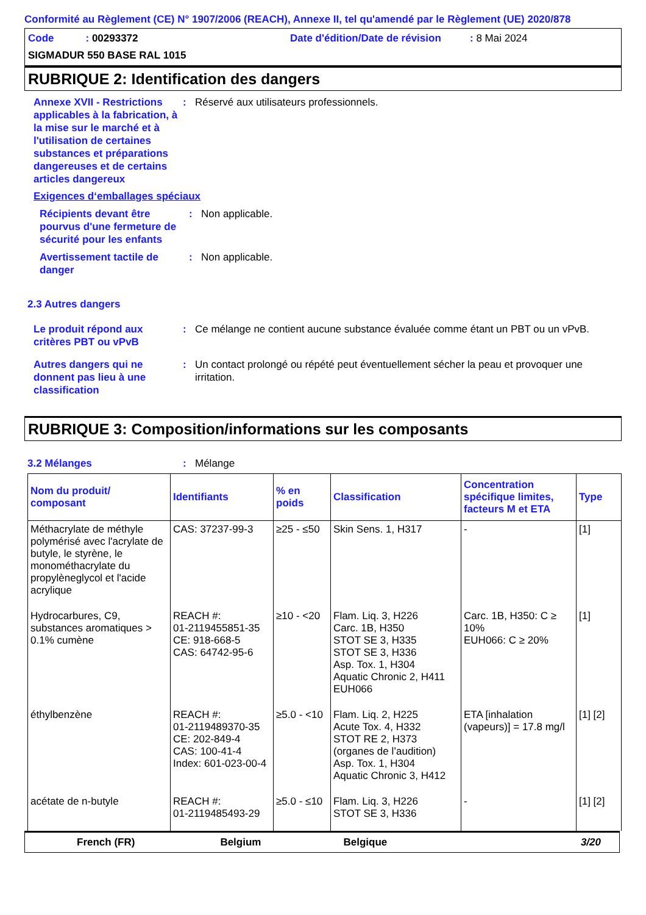Conformité au Règlement (CE) N° 1907/2006 (REACH), Annexe II, tel qu'amendé par le Règlement (UE) 2020/878
Code : 00293372
Date d'édition/Date de révision : 8 Mai 2024
SIGMADUR 550 BASE RAL 1015
RUBRIQUE 2: Identification des dangers
Annexe XVII - Restrictions applicables à la fabrication, à la mise sur le marché et à l'utilisation de certaines substances et préparations dangereuses et de certains articles dangereux
:
Réservé aux utilisateurs professionnels.
Exigences d‘emballages spéciaux
Récipients devant être pourvus d'une fermeture de sécurité pour les enfants
:
Non applicable.
Avertissement tactile de danger
:
Non applicable.
2.3 Autres dangers
Le produit répond aux critères PBT ou vPvB
:
Ce mélange ne contient aucune substance évaluée comme étant un PBT ou un vPvB.
Autres dangers qui ne donnent pas lieu à une classification
:
Un contact prolongé ou répété peut éventuellement sécher la peau et provoquer une irritation.
RUBRIQUE 3: Composition/informations sur les composants
3.2 Mélanges
:
Mélange
| Nom du produit/ composant | Identifiants | % en poids | Classification | Concentration spécifique limites, facteurs M et ETA | Type |
| --- | --- | --- | --- | --- | --- |
| Méthacrylate de méthyle polymérisé avec l'acrylate de butyle, le styrène, le monométhacrylate du propylèneglycol et l'acide acrylique | CAS: 37237-99-3 | ≥25 - ≤50 | Skin Sens. 1, H317 | - | [1] |
| Hydrocarbures, C9, substances aromatiques > 0.1% cumène | REACH #: 01-2119455851-35 CE: 918-668-5 CAS: 64742-95-6 | ≥10 - <20 | Flam. Liq. 3, H226 Carc. 1B, H350 STOT SE 3, H335 STOT SE 3, H336 Asp. Tox. 1, H304 Aquatic Chronic 2, H411 EUH066 | Carc. 1B, H350: C ≥ 10% EUH066: C ≥ 20% | [1] |
| éthylbenzène | REACH #: 01-2119489370-35 CE: 202-849-4 CAS: 100-41-4 Index: 601-023-00-4 | ≥5.0 - <10 | Flam. Liq. 2, H225 Acute Tox. 4, H332 STOT RE 2, H373 (organes de l’audition) Asp. Tox. 1, H304 Aquatic Chronic 3, H412 | ETA [inhalation (vapeurs)] = 17.8 mg/l | [1] [2] |
| acétate de n-butyle | REACH #: 01-2119485493-29 | ≥5.0 - ≤10 | Flam. Liq. 3, H226 STOT SE 3, H336 | - | [1] [2] |
French (FR) Belgium Belgique 3/20